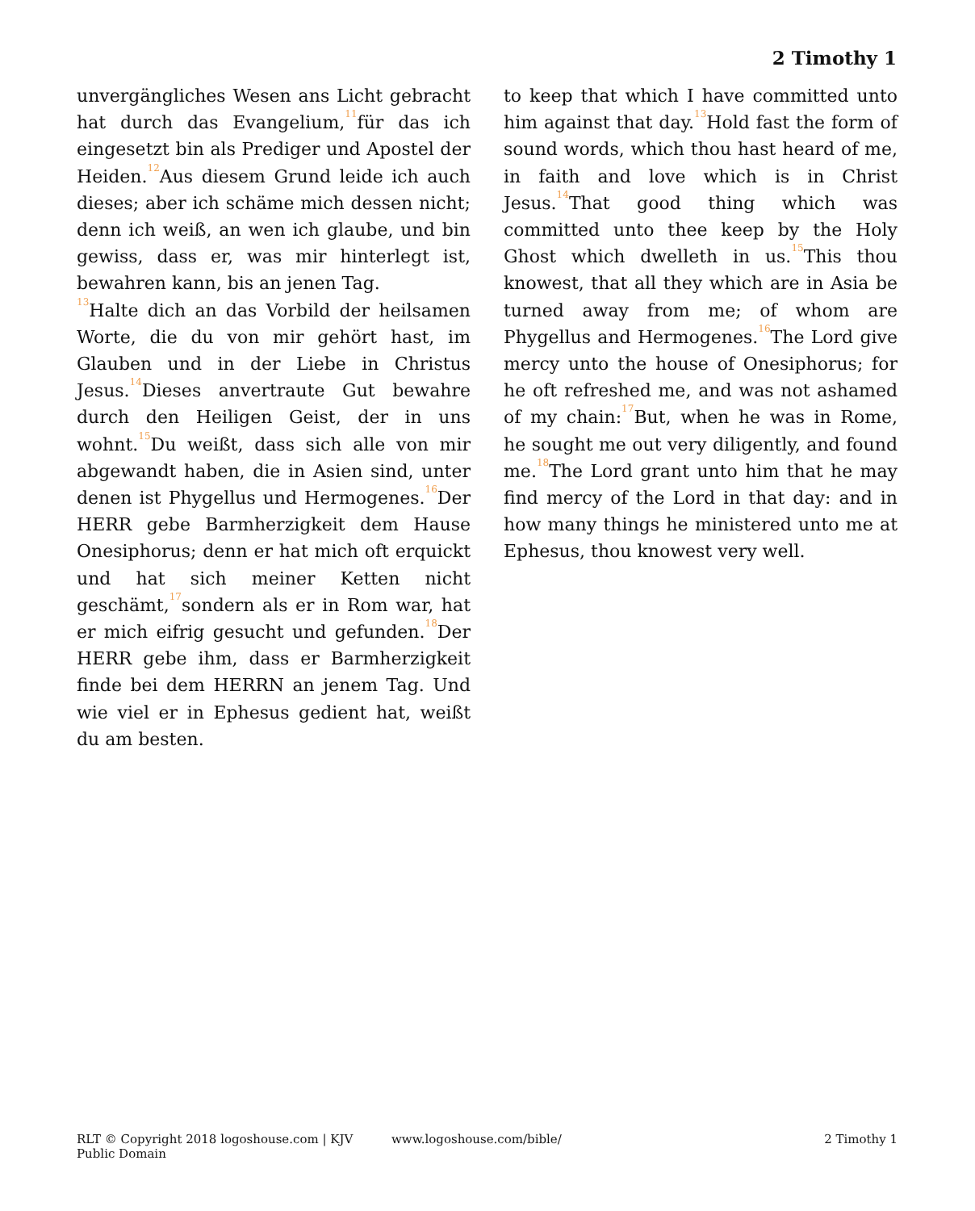2 Timothy 1
unvergängliches Wesen ans Licht gebracht hat durch das Evangelium,<sup>11</sup>für das ich eingesetzt bin als Prediger und Apostel der Heiden.<sup>12</sup>Aus diesem Grund leide ich auch dieses; aber ich schäme mich dessen nicht; denn ich weiß, an wen ich glaube, und bin gewiss, dass er, was mir hinterlegt ist, bewahren kann, bis an jenen Tag.
<sup>13</sup> Halte dich an das Vorbild der heilsamen Worte, die du von mir gehört hast, im Glauben und in der Liebe in Christus Jesus.<sup>14</sup>Dieses anvertraute Gut bewahre durch den Heiligen Geist, der in uns wohnt.<sup>15</sup>Du weißt, dass sich alle von mir abgewandt haben, die in Asien sind, unter denen ist Phygellus und Hermogenes.<sup>16</sup>Der HERR gebe Barmherzigkeit dem Hause Onesiphorus; denn er hat mich oft erquickt und hat sich meiner Ketten nicht geschämt,<sup>17</sup>sondern als er in Rom war, hat er mich eifrig gesucht und gefunden.<sup>18</sup>Der HERR gebe ihm, dass er Barmherzigkeit finde bei dem HERRN an jenem Tag. Und wie viel er in Ephesus gedient hat, weißt du am besten.
to keep that which I have committed unto him against that day.<sup>13</sup>Hold fast the form of sound words, which thou hast heard of me, in faith and love which is in Christ Jesus.<sup>14</sup>That good thing which was committed unto thee keep by the Holy Ghost which dwelleth in us.<sup>15</sup>This thou knowest, that all they which are in Asia be turned away from me; of whom are Phygellus and Hermogenes.<sup>16</sup>The Lord give mercy unto the house of Onesiphorus; for he oft refreshed me, and was not ashamed of my chain:<sup>17</sup>But, when he was in Rome, he sought me out very diligently, and found me.<sup>18</sup>The Lord grant unto him that he may find mercy of the Lord in that day: and in how many things he ministered unto me at Ephesus, thou knowest very well.
RLT © Copyright 2018 logoshouse.com | KJV Public Domain
www.logoshouse.com/bible/ 2 Timothy 1